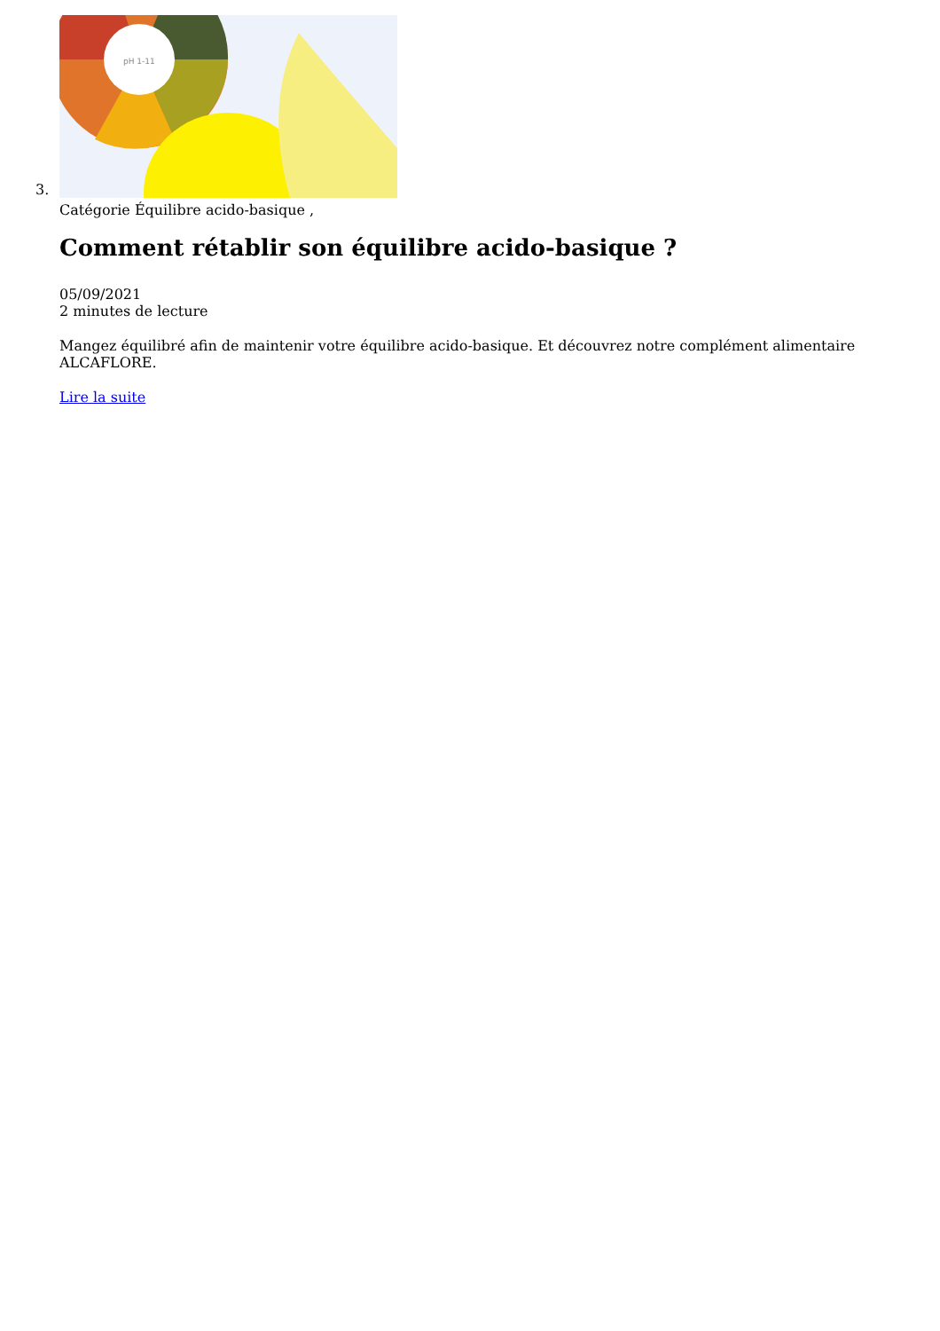3.
pH 1-11
Catégorie Équilibre acido-basique ,
Comment rétablir son équilibre acido-basique ?
05/09/2021
2 minutes de lecture
Mangez équilibré afin de maintenir votre équilibre acido-basique. Et découvrez notre complément alimentaire ALCAFLORE.
Lire la suite